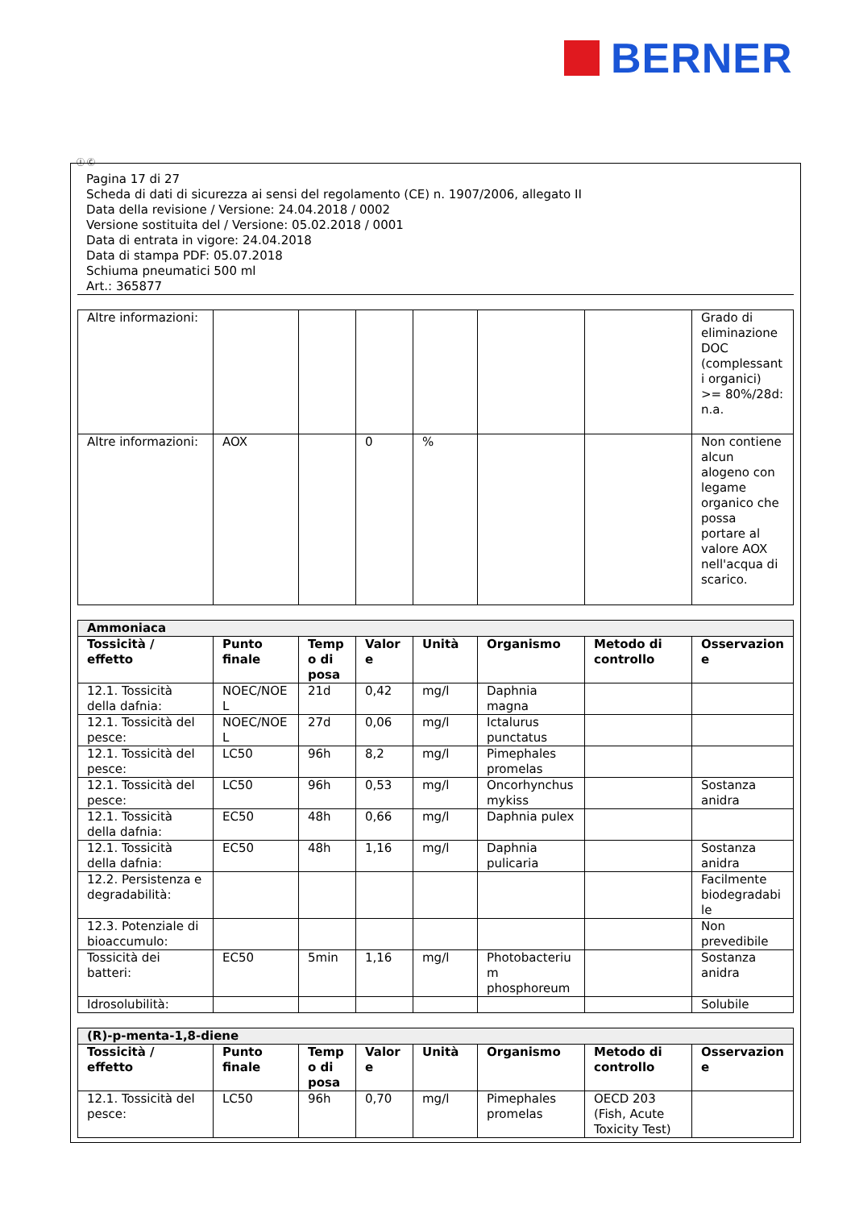BERNER
Ⓘ Ⓒ
Pagina 17 di 27
Scheda di dati di sicurezza ai sensi del regolamento (CE) n. 1907/2006, allegato II
Data della revisione / Versione: 24.04.2018 / 0002
Versione sostituita del / Versione: 05.02.2018 / 0001
Data di entrata in vigore: 24.04.2018
Data di stampa PDF: 05.07.2018
Schiuma pneumatici 500 ml
Art.: 365877
| Altre informazioni: | | | | | | | Grado di eliminazione DOC (complessanti organici) >= 80%/28d: n.a. |
| Altre informazioni: | AOX | | 0 | % | | | Non contiene alcun alogeno con legame organico che possa portare al valore AOX nell'acqua di scarico. |
| Ammoniaca | | | | | | | |
| Tossicità / effetto | Punto finale | Tempo di posa | Valore | Unità | Organismo | Metodo di controllo | Osservazione |
| 12.1. Tossicità della dafnia: | NOEC/NOEL | 21d | 0,42 | mg/l | Daphnia magna | | |
| 12.1. Tossicità del pesce: | NOEC/NOEL | 27d | 0,06 | mg/l | Ictalurus punctatus | | |
| 12.1. Tossicità del pesce: | LC50 | 96h | 8,2 | mg/l | Pimephales promelas | | |
| 12.1. Tossicità del pesce: | LC50 | 96h | 0,53 | mg/l | Oncorhynchus mykiss | | Sostanza anidra |
| 12.1. Tossicità della dafnia: | EC50 | 48h | 0,66 | mg/l | Daphnia pulex | | |
| 12.1. Tossicità della dafnia: | EC50 | 48h | 1,16 | mg/l | Daphnia pulicaria | | Sostanza anidra |
| 12.2. Persistenza e degradabilità: | | | | | | | Facilmente biodegradabile |
| 12.3. Potenziale di bioaccumulo: | | | | | | | Non prevedibile |
| Tossicità dei batteri: | EC50 | 5min | 1,16 | mg/l | Photobacterium phosphoreum | | Sostanza anidra |
| Idrosolubilità: | | | | | | | Solubile |
| (R)-p-menta-1,8-diene | | | | | | | |
| Tossicità / effetto | Punto finale | Tempo di posa | Valore | Unità | Organismo | Metodo di controllo | Osservazione |
| 12.1. Tossicità del pesce: | LC50 | 96h | 0,70 | mg/l | Pimephales promelas | OECD 203 (Fish, Acute Toxicity Test) | |